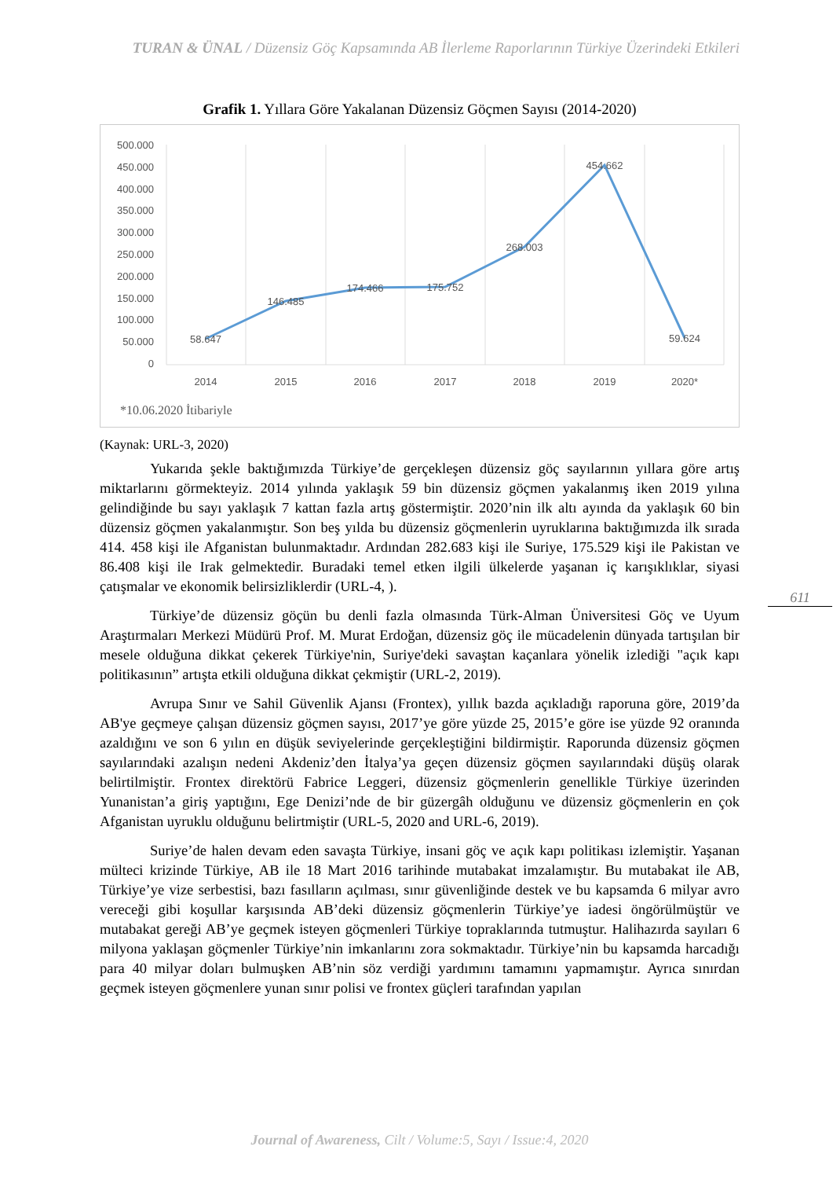TURAN & ÜNAL / Düzensiz Göç Kapsamında AB İlerleme Raporlarının Türkiye Üzerindeki Etkileri
Grafik 1. Yıllara Göre Yakalanan Düzensiz Göçmen Sayısı (2014-2020)
500.000
450.000
400.000
350.000
300.000
250.000
200.000
150.000
100.000
50.000
0
58.647
146.485
174.466
175.752
268.003
454.662
59.624
2014
2015
2016
2017
2018
2019
2020*
*10.06.2020 İtibariyle
(Kaynak: URL-3, 2020)
Yukarıda şekle baktığımızda Türkiye’de gerçekleşen düzensiz göç sayılarının yıllara göre artış miktarlarını görmekteyiz. 2014 yılında yaklaşık 59 bin düzensiz göçmen yakalanmış iken 2019 yılına gelindiğinde bu sayı yaklaşık 7 kattan fazla artış göstermiştir. 2020’nin ilk altı ayında da yaklaşık 60 bin düzensiz göçmen yakalanmıştır. Son beş yılda bu düzensiz göçmenlerin uyruklarına baktığımızda ilk sırada 414. 458 kişi ile Afganistan bulunmaktadır. Ardından 282.683 kişi ile Suriye, 175.529 kişi ile Pakistan ve 86.408 kişi ile Irak gelmektedir. Buradaki temel etken ilgili ülkelerde yaşanan iç karışıklıklar, siyasi çatışmalar ve ekonomik belirsizliklerdir (URL-4, ).
Türkiye’de düzensiz göçün bu denli fazla olmasında Türk-Alman Üniversitesi Göç ve Uyum Araştırmaları Merkezi Müdürü Prof. M. Murat Erdoğan, düzensiz göç ile mücadelenin dünyada tartışılan bir mesele olduğuna dikkat çekerek Türkiye'nin, Suriye'deki savaştan kaçanlara yönelik izlediği "açık kapı politikasının” artışta etkili olduğuna dikkat çekmiştir (URL-2, 2019).
Avrupa Sınır ve Sahil Güvenlik Ajansı (Frontex), yıllık bazda açıkladığı raporuna göre, 2019’da AB'ye geçmeye çalışan düzensiz göçmen sayısı, 2017’ye göre yüzde 25, 2015’e göre ise yüzde 92 oranında azaldığını ve son 6 yılın en düşük seviyelerinde gerçekleştiğini bildirmiştir. Raporunda düzensiz göçmen sayılarındaki azalışın nedeni Akdeniz’den İtalya’ya geçen düzensiz göçmen sayılarındaki düşüş olarak belirtilmiştir. Frontex direktörü Fabrice Leggeri, düzensiz göçmenlerin genellikle Türkiye üzerinden Yunanistan’a giriş yaptığını, Ege Denizi’nde de bir güzergâh olduğunu ve düzensiz göçmenlerin en çok Afganistan uyruklu olduğunu belirtmiştir (URL-5, 2020 and URL-6, 2019).
Suriye’de halen devam eden savaşta Türkiye, insani göç ve açık kapı politikası izlemiştir. Yaşanan mülteci krizinde Türkiye, AB ile 18 Mart 2016 tarihinde mutabakat imzalamıştır. Bu mutabakat ile AB, Türkiye’ye vize serbestisi, bazı fasılların açılması, sınır güvenliğinde destek ve bu kapsamda 6 milyar avro vereceği gibi koşullar karşısında AB’deki düzensiz göçmenlerin Türkiye’ye iadesi öngörülmüştür ve mutabakat gereği AB’ye geçmek isteyen göçmenleri Türkiye topraklarında tutmuştur. Halihazırda sayıları 6 milyona yaklaşan göçmenler Türkiye’nin imkanlarını zora sokmaktadır. Türkiye’nin bu kapsamda harcadığı para 40 milyar doları bulmuşken AB’nin söz verdiği yardımını tamamını yapmamıştır. Ayrıca sınırdan geçmek isteyen göçmenlere yunan sınır polisi ve frontex güçleri tarafından yapılan
611
Journal of Awareness, Cilt / Volume:5, Sayı / Issue:4, 2020